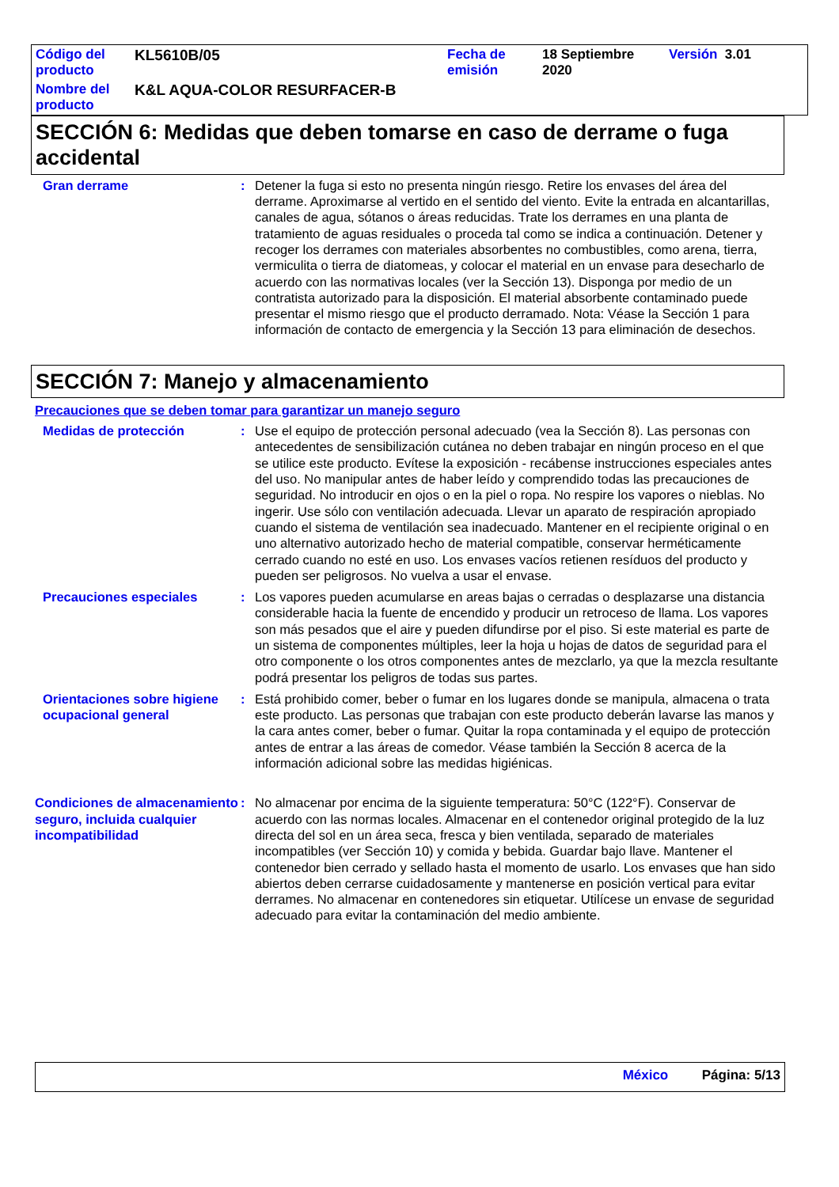| Código del producto | KL5610B/05 | Fecha de emisión | 18 Septiembre 2020 | Versión 3.01 |
| Nombre del producto | K&L AQUA-COLOR RESURFACER-B | | | |
SECCIÓN 6: Medidas que deben tomarse en caso de derrame o fuga accidental
Gran derrame : Detener la fuga si esto no presenta ningún riesgo. Retire los envases del área del derrame. Aproximarse al vertido en el sentido del viento. Evite la entrada en alcantarillas, canales de agua, sótanos o áreas reducidas. Trate los derrames en una planta de tratamiento de aguas residuales o proceda tal como se indica a continuación. Detener y recoger los derrames con materiales absorbentes no combustibles, como arena, tierra, vermiculita o tierra de diatomeas, y colocar el material en un envase para desecharlo de acuerdo con las normativas locales (ver la Sección 13). Disponga por medio de un contratista autorizado para la disposición. El material absorbente contaminado puede presentar el mismo riesgo que el producto derramado. Nota: Véase la Sección 1 para información de contacto de emergencia y la Sección 13 para eliminación de desechos.
SECCIÓN 7: Manejo y almacenamiento
Precauciones que se deben tomar para garantizar un manejo seguro
Medidas de protección : Use el equipo de protección personal adecuado (vea la Sección 8). Las personas con antecedentes de sensibilización cutánea no deben trabajar en ningún proceso en el que se utilice este producto. Evítese la exposición - recábense instrucciones especiales antes del uso. No manipular antes de haber leído y comprendido todas las precauciones de seguridad. No introducir en ojos o en la piel o ropa. No respire los vapores o nieblas. No ingerir. Use sólo con ventilación adecuada. Llevar un aparato de respiración apropiado cuando el sistema de ventilación sea inadecuado. Mantener en el recipiente original o en uno alternativo autorizado hecho de material compatible, conservar herméticamente cerrado cuando no esté en uso. Los envases vacíos retienen resíduos del producto y pueden ser peligrosos. No vuelva a usar el envase.
Precauciones especiales : Los vapores pueden acumularse en areas bajas o cerradas o desplazarse una distancia considerable hacia la fuente de encendido y producir un retroceso de llama. Los vapores son más pesados que el aire y pueden difundirse por el piso. Si este material es parte de un sistema de componentes múltiples, leer la hoja u hojas de datos de seguridad para el otro componente o los otros componentes antes de mezclarlo, ya que la mezcla resultante podrá presentar los peligros de todas sus partes.
Orientaciones sobre higiene ocupacional general
: Está prohibido comer, beber o fumar en los lugares donde se manipula, almacena o trata este producto. Las personas que trabajan con este producto deberán lavarse las manos y la cara antes comer, beber o fumar. Quitar la ropa contaminada y el equipo de protección antes de entrar a las áreas de comedor. Véase también la Sección 8 acerca de la información adicional sobre las medidas higiénicas.
Condiciones de almacenamiento seguro, incluida cualquier incompatibilidad
: No almacenar por encima de la siguiente temperatura: 50°C (122°F). Conservar de acuerdo con las normas locales. Almacenar en el contenedor original protegido de la luz directa del sol en un área seca, fresca y bien ventilada, separado de materiales incompatibles (ver Sección 10) y comida y bebida. Guardar bajo llave. Mantener el contenedor bien cerrado y sellado hasta el momento de usarlo. Los envases que han sido abiertos deben cerrarse cuidadosamente y mantenerse en posición vertical para evitar derrames. No almacenar en contenedores sin etiquetar. Utilícese un envase de seguridad adecuado para evitar la contaminación del medio ambiente.
México Página: 5/13